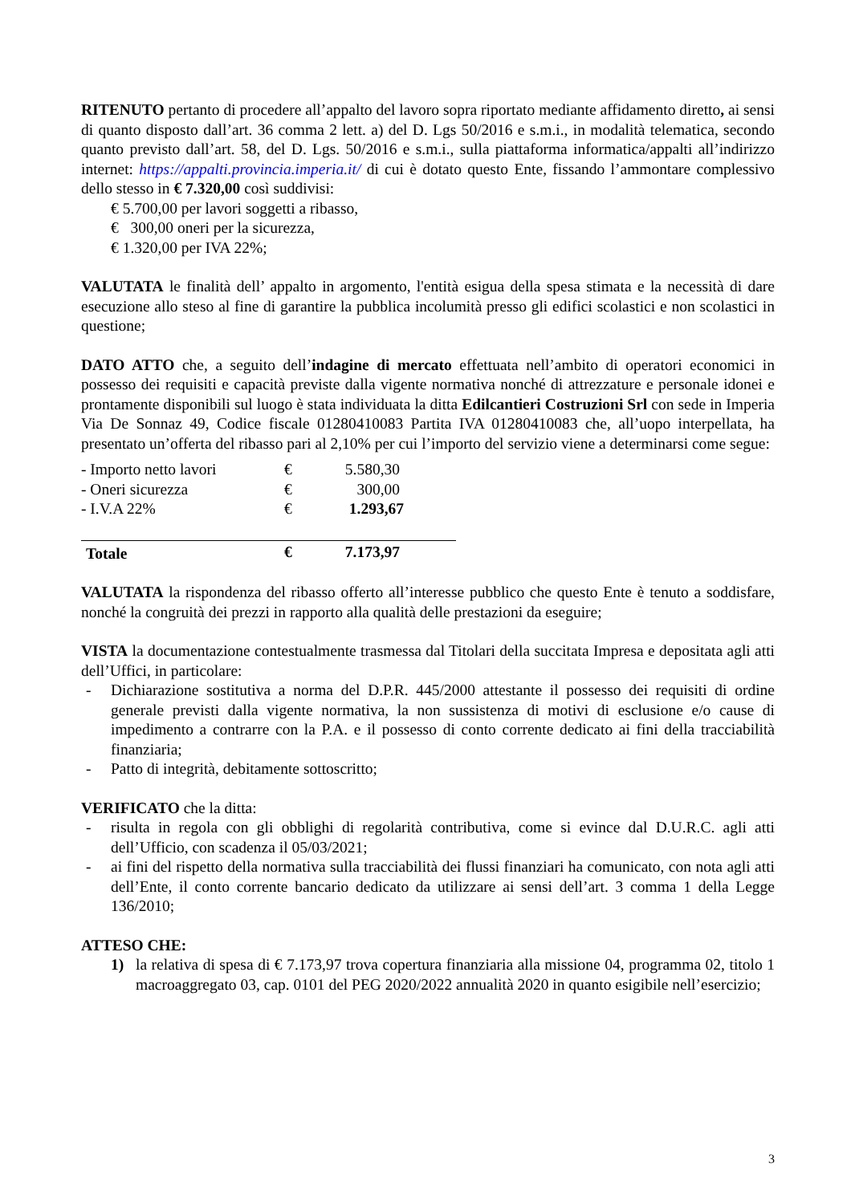RITENUTO pertanto di procedere all’appalto del lavoro sopra riportato mediante affidamento diretto, ai sensi di quanto disposto dall’art. 36 comma 2 lett. a) del D. Lgs 50/2016 e s.m.i., in modalità telematica, secondo quanto previsto dall’art. 58, del D. Lgs. 50/2016 e s.m.i., sulla piattaforma informatica/appalti all’indirizzo internet: https://appalti.provincia.imperia.it/ di cui è dotato questo Ente, fissando l’ammontare complessivo dello stesso in € 7.320,00 così suddivisi:
€ 5.700,00 per lavori soggetti a ribasso,
€ 300,00 oneri per la sicurezza,
€ 1.320,00 per IVA 22%;
VALUTATA le finalità dell’ appalto in argomento, l'entità esigua della spesa stimata e la necessità di dare esecuzione allo steso al fine di garantire la pubblica incolumità presso gli edifici scolastici e non scolastici in questione;
DATO ATTO che, a seguito dell’indagine di mercato effettuata nell’ambito di operatori economici in possesso dei requisiti e capacità previste dalla vigente normativa nonché di attrezzature e personale idonei e prontamente disponibili sul luogo è stata individuata la ditta Edilcantieri Costruzioni Srl con sede in Imperia Via De Sonnaz 49, Codice fiscale 01280410083 Partita IVA 01280410083 che, all’uopo interpellata, ha presentato un’offerta del ribasso pari al 2,10% per cui l’importo del servizio viene a determinarsi come segue:
| - Importo netto lavori | € | 5.580,30 |
| - Oneri sicurezza | € | 300,00 |
| - I.V.A 22% | € | 1.293,67 |
| Totale | € | 7.173,97 |
VALUTATA la rispondenza del ribasso offerto all’interesse pubblico che questo Ente è tenuto a soddisfare, nonché la congruità dei prezzi in rapporto alla qualità delle prestazioni da eseguire;
VISTA la documentazione contestualmente trasmessa dal Titolari della succitata Impresa e depositata agli atti dell’Uffici, in particolare:
- Dichiarazione sostitutiva a norma del D.P.R. 445/2000 attestante il possesso dei requisiti di ordine generale previsti dalla vigente normativa, la non sussistenza di motivi di esclusione e/o cause di impedimento a contrarre con la P.A. e il possesso di conto corrente dedicato ai fini della tracciabilità finanziaria;
- Patto di integrità, debitamente sottoscritto;
VERIFICATO che la ditta:
- risulta in regola con gli obblighi di regolarità contributiva, come si evince dal D.U.R.C. agli atti dell’Ufficio, con scadenza il 05/03/2021;
- ai fini del rispetto della normativa sulla tracciabilità dei flussi finanziari ha comunicato, con nota agli atti dell’Ente, il conto corrente bancario dedicato da utilizzare ai sensi dell’art. 3 comma 1 della Legge 136/2010;
ATTESO CHE:
1) la relativa di spesa di € 7.173,97 trova copertura finanziaria alla missione 04, programma 02, titolo 1 macroaggregato 03, cap. 0101 del PEG 2020/2022 annualità 2020 in quanto esigibile nell’esercizio;
3